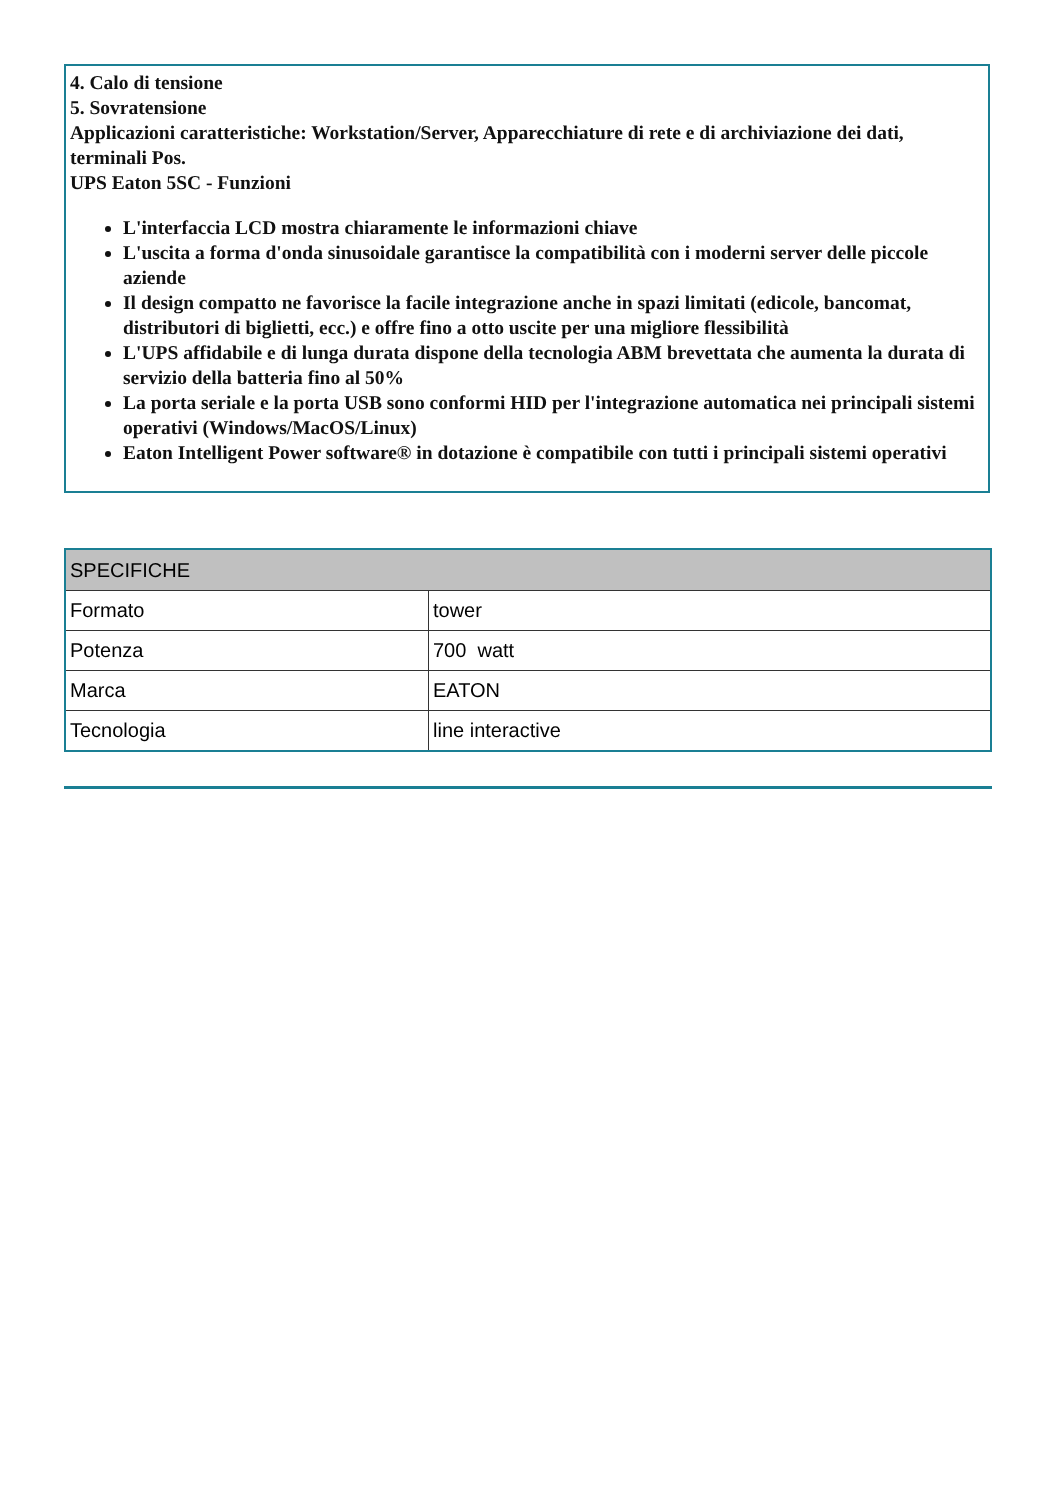4. Calo di tensione
5. Sovratensione
Applicazioni caratteristiche: Workstation/Server, Apparecchiature di rete e di archiviazione dei dati, terminali Pos.
UPS Eaton 5SC - Funzioni
L'interfaccia LCD mostra chiaramente le informazioni chiave
L'uscita a forma d'onda sinusoidale garantisce la compatibilità con i moderni server delle piccole aziende
Il design compatto ne favorisce la facile integrazione anche in spazi limitati (edicole, bancomat, distributori di biglietti, ecc.) e offre fino a otto uscite per una migliore flessibilità
L'UPS affidabile e di lunga durata dispone della tecnologia ABM brevettata che aumenta la durata di servizio della batteria fino al 50%
La porta seriale e la porta USB sono conformi HID per l'integrazione automatica nei principali sistemi operativi (Windows/MacOS/Linux)
Eaton Intelligent Power software® in dotazione è compatibile con tutti i principali sistemi operativi
| SPECIFICHE | |
| --- | --- |
| Formato | tower |
| Potenza | 700 watt |
| Marca | EATON |
| Tecnologia | line interactive |